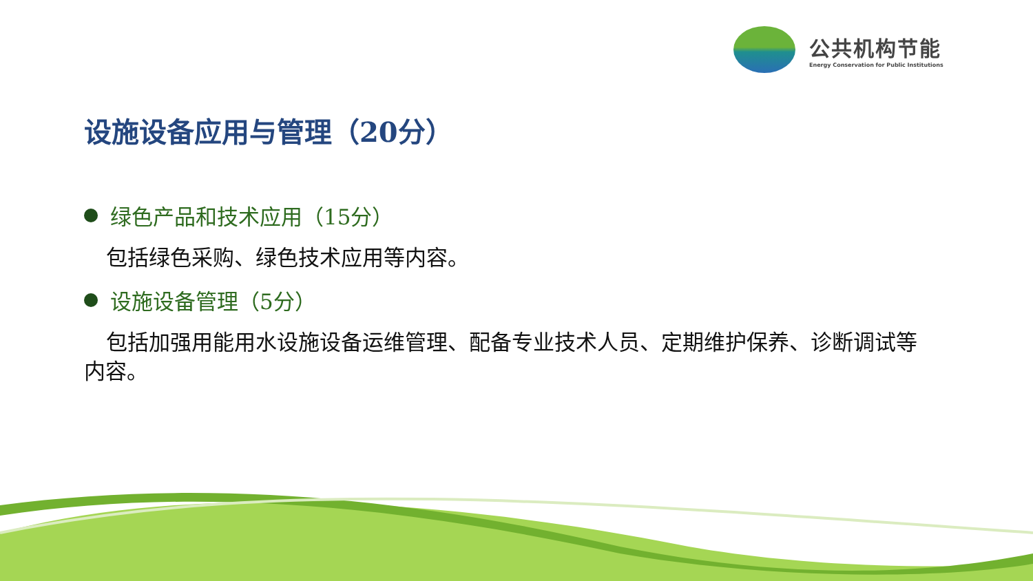公共机构节能
Energy Conservation for Public Institutions
设施设备应用与管理（20分）
绿色产品和技术应用（15分）
包括绿色采购、绿色技术应用等内容。
设施设备管理（5分）
包括加强用能用水设施设备运维管理、配备专业技术人员、定期维护保养、诊断调试等内容。